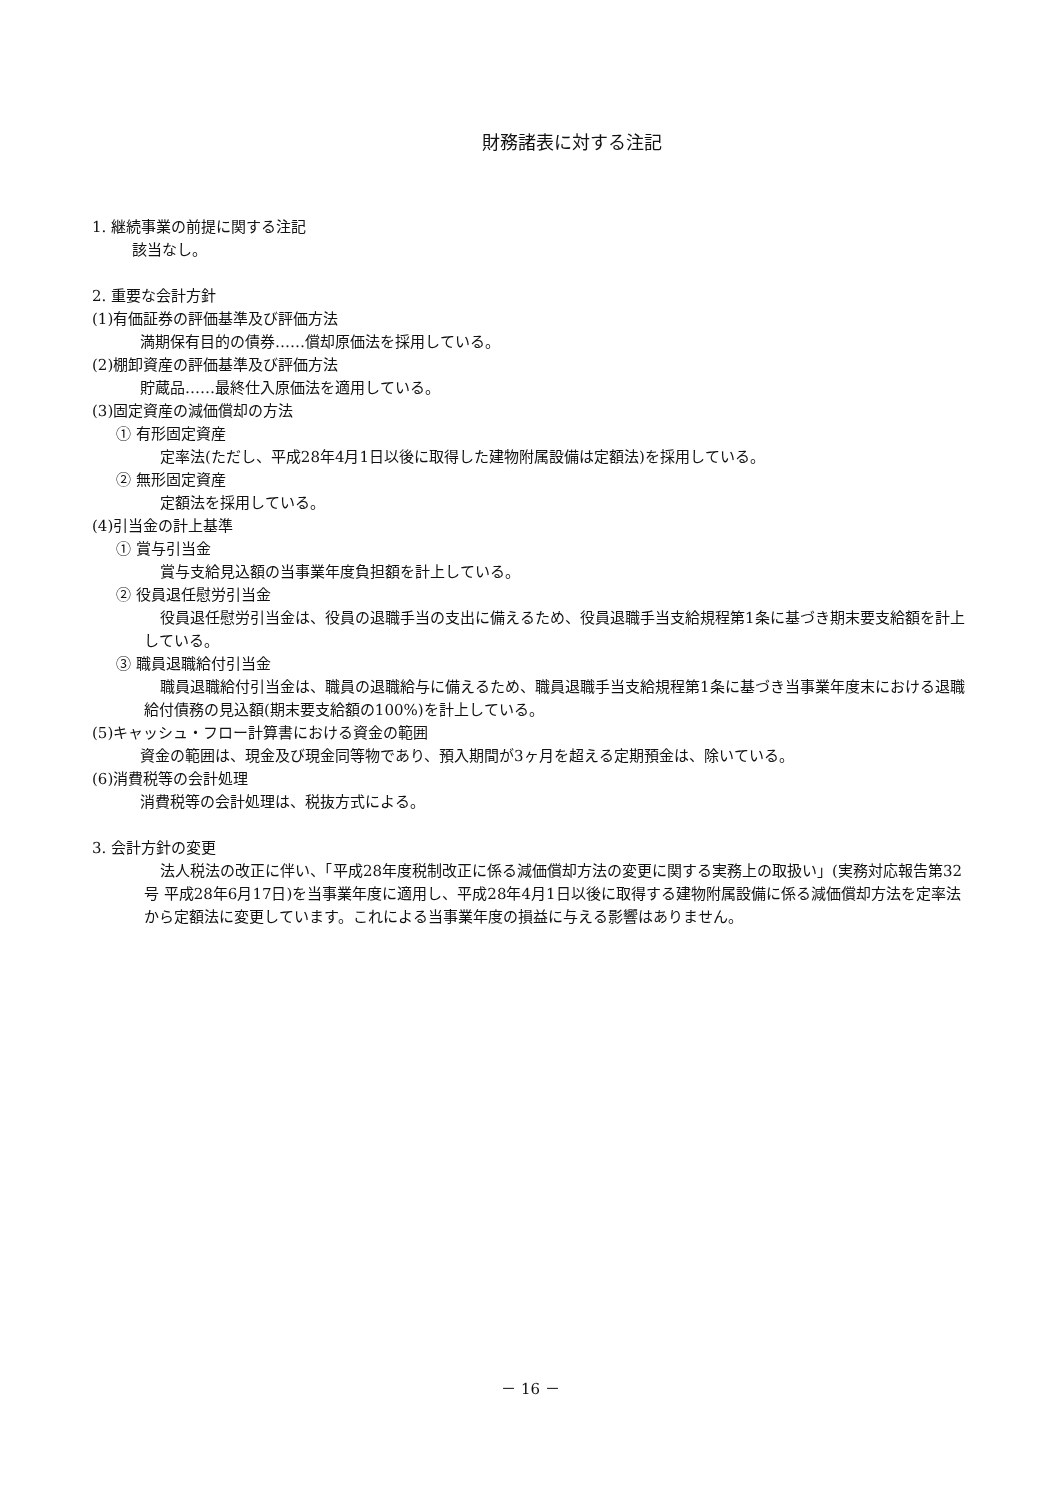財務諸表に対する注記
1. 継続事業の前提に関する注記
該当なし。
2. 重要な会計方針
(1)有価証券の評価基準及び評価方法
満期保有目的の債券……償却原価法を採用している。
(2)棚卸資産の評価基準及び評価方法
貯蔵品……最終仕入原価法を適用している。
(3)固定資産の減価償却の方法
① 有形固定資産
定率法(ただし、平成28年4月1日以後に取得した建物附属設備は定額法)を採用している。
② 無形固定資産
定額法を採用している。
(4)引当金の計上基準
① 賞与引当金
賞与支給見込額の当事業年度負担額を計上している。
② 役員退任慰労引当金
役員退任慰労引当金は、役員の退職手当の支出に備えるため、役員退職手当支給規程第1条に基づき期末要支給額を計上している。
③ 職員退職給付引当金
職員退職給付引当金は、職員の退職給与に備えるため、職員退職手当支給規程第1条に基づき当事業年度末における退職給付債務の見込額(期末要支給額の100%)を計上している。
(5)キャッシュ・フロー計算書における資金の範囲
資金の範囲は、現金及び現金同等物であり、預入期間が3ヶ月を超える定期預金は、除いている。
(6)消費税等の会計処理
消費税等の会計処理は、税抜方式による。
3. 会計方針の変更
法人税法の改正に伴い、「平成28年度税制改正に係る減価償却方法の変更に関する実務上の取扱い」(実務対応報告第32号 平成28年6月17日)を当事業年度に適用し、平成28年4月1日以後に取得する建物附属設備に係る減価償却方法を定率法から定額法に変更しています。これによる当事業年度の損益に与える影響はありません。
－ 16 －